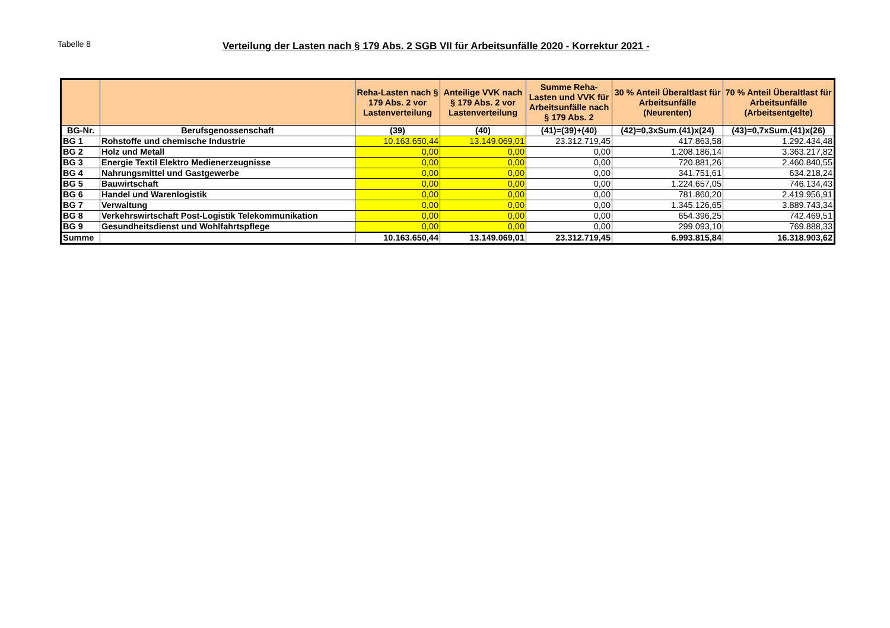Tabelle 8
Verteilung der Lasten nach § 179 Abs. 2 SGB VII für Arbeitsunfälle 2020 - Korrektur 2021 -
| | | Reha-Lasten nach § 179 Abs. 2 vor Lastenverteilung | Anteilige VVK nach § 179 Abs. 2 vor Lastenverteilung | Summe Reha-Lasten und VVK für Arbeitsunfälle nach § 179 Abs. 2 | 30 % Anteil Überaltlast für Arbeitsunfälle (Neurenten) | 70 % Anteil Überaltlast für Arbeitsunfälle (Arbeitsentgelte) |
| --- | --- | --- | --- | --- | --- | --- |
| BG-Nr. | Berufsgenossenschaft | (39) | (40) | (41)=(39)+(40) | (42)=0,3xSum.(41)x(24) | (43)=0,7xSum.(41)x(26) |
| BG 1 | Rohstoffe und chemische Industrie | 10.163.650,44 | 13.149.069,01 | 23.312.719,45 | 417.863,58 | 1.292.434,48 |
| BG 2 | Holz und Metall | 0,00 | 0,00 | 0,00 | 1.208.186,14 | 3.363.217,82 |
| BG 3 | Energie Textil Elektro Medienerzeugnisse | 0,00 | 0,00 | 0,00 | 720.881,26 | 2.460.840,55 |
| BG 4 | Nahrungsmittel und Gastgewerbe | 0,00 | 0,00 | 0,00 | 341.751,61 | 634.218,24 |
| BG 5 | Bauwirtschaft | 0,00 | 0,00 | 0,00 | 1.224.657,05 | 746.134,43 |
| BG 6 | Handel und Warenlogistik | 0,00 | 0,00 | 0,00 | 781.860,20 | 2.419.956,91 |
| BG 7 | Verwaltung | 0,00 | 0,00 | 0,00 | 1.345.126,65 | 3.889.743,34 |
| BG 8 | Verkehrswirtschaft Post-Logistik Telekommunikation | 0,00 | 0,00 | 0,00 | 654.396,25 | 742.469,51 |
| BG 9 | Gesundheitsdienst und Wohlfahrtspflege | 0,00 | 0,00 | 0,00 | 299.093,10 | 769.888,33 |
| Summe | | 10.163.650,44 | 13.149.069,01 | 23.312.719,45 | 6.993.815,84 | 16.318.903,62 |